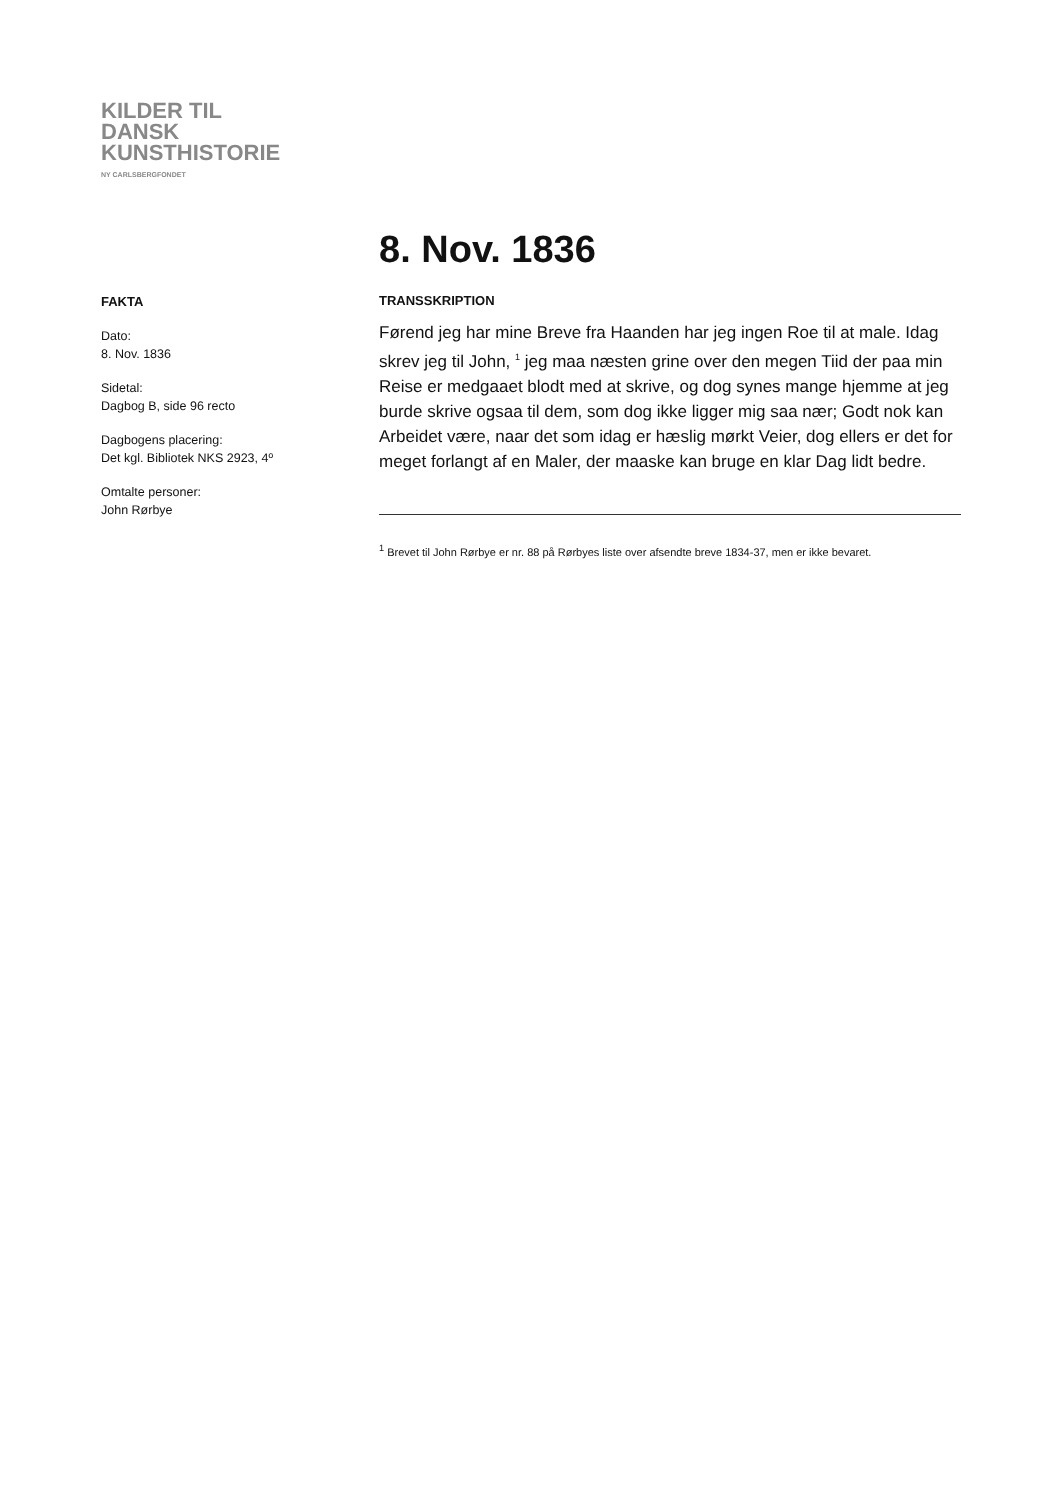KILDER TIL
DANSK
KUNSTHISTORIE
NY CARLSBERGFONDET
8. Nov. 1836
FAKTA
Dato:
8. Nov. 1836
Sidetal:
Dagbog B, side 96 recto
Dagbogens placering:
Det kgl. Bibliotek NKS 2923, 4º
Omtalte personer:
John Rørbye
TRANSSKRIPTION
Førend jeg har mine Breve fra Haanden har jeg ingen Roe til at male. Idag skrev jeg til John, <sup>1</sup> jeg maa næsten grine over den megen Tiid der paa min Reise er medgaaet blodt med at skrive, og dog synes mange hjemme at jeg burde skrive ogsaa til dem, som dog ikke ligger mig saa nær; Godt nok kan Arbeidet være, naar det som idag er hæslig mørkt Veier, dog ellers er det for meget forlangt af en Maler, der maaske kan bruge en klar Dag lidt bedre.
<sup>1</sup> Brevet til John Rørbye er nr. 88 på Rørbyes liste over afsendte breve 1834-37, men er ikke bevaret.